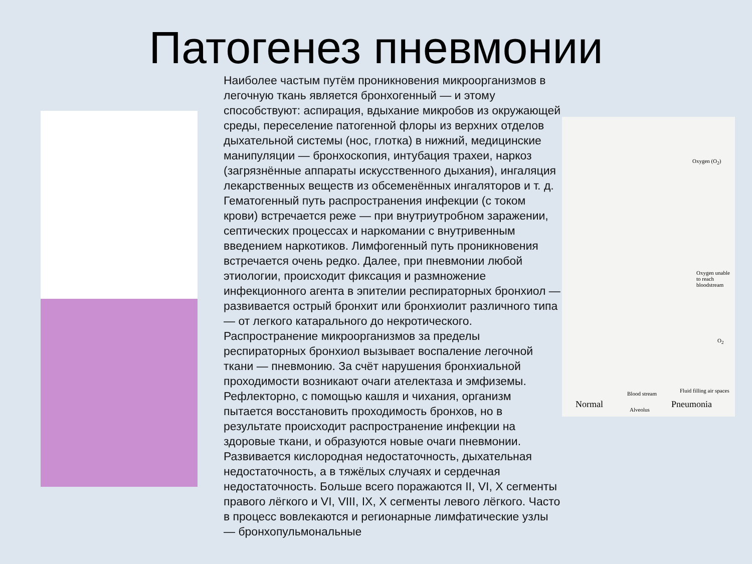Патогенез пневмонии
Наиболее частым путём проникновения микроорганизмов в легочную ткань является бронхогенный — и этому способствуют: аспирация, вдыхание микробов из окружающей среды, переселение патогенной флоры из верхних отделов дыхательной системы (нос, глотка) в нижний, медицинские манипуляции — бронхоскопия, интубация трахеи, наркоз (загрязнённые аппараты искусственного дыхания), ингаляция лекарственных веществ из обсеменённых ингаляторов и т. д. Гематогенный путь распространения инфекции (с током крови) встречается реже — при внутриутробном заражении, септических процессах и наркомании с внутривенным введением наркотиков. Лимфогенный путь проникновения встречается очень редко. Далее, при пневмонии любой этиологии, происходит фиксация и размножение инфекционного агента в эпителии респираторных бронхиол — развивается острый бронхит или бронхиолит различного типа — от легкого катарального до некротического. Распространение микроорганизмов за пределы респираторных бронхиол вызывает воспаление легочной ткани — пневмонию. За счёт нарушения бронхиальной проходимости возникают очаги ателектаза и эмфиземы. Рефлекторно, с помощью кашля и чихания, организм пытается восстановить проходимость бронхов, но в результате происходит распространение инфекции на здоровые ткани, и образуются новые очаги пневмонии. Развивается кислородная недостаточность, дыхательная недостаточность, а в тяжёлых случаях и сердечная недостаточность. Больше всего поражаются II, VI, X сегменты правого лёгкого и VI, VIII, IX, X сегменты левого лёгкого. Часто в процесс вовлекаются и регионарные лимфатические узлы — бронхопульмональные
Oxygen (O<sub>2</sub>)
Oxygen unable to reach bloodstream
O<sub>2</sub>
Blood stream Fluid filling air spaces
Normal Alveolus Pneumonia